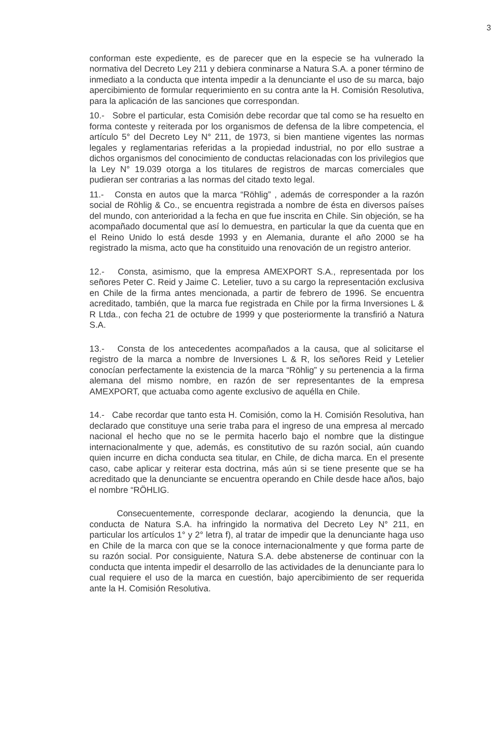3
conforman este expediente, es de parecer que en la especie se ha vulnerado la normativa del Decreto Ley 211 y debiera conminarse a Natura S.A. a poner término de inmediato a la conducta que intenta impedir a la denunciante el uso de su marca, bajo apercibimiento de formular requerimiento en su contra ante la H. Comisión Resolutiva, para la aplicación de las sanciones que correspondan.
10.- Sobre el particular, esta Comisión debe recordar que tal como se ha resuelto en forma conteste y reiterada por los organismos de defensa de la libre competencia, el artículo 5° del Decreto Ley N° 211, de 1973, si bien mantiene vigentes las normas legales y reglamentarias referidas a la propiedad industrial, no por ello sustrae a dichos organismos del conocimiento de conductas relacionadas con los privilegios que la Ley N° 19.039 otorga a los titulares de registros de marcas comerciales que pudieran ser contrarias a las normas del citado texto legal.
11.- Consta en autos que la marca “Röhlig” , además de corresponder a la razón social de Röhlig & Co., se encuentra registrada a nombre de ésta en diversos países del mundo, con anterioridad a la fecha en que fue inscrita en Chile. Sin objeción, se ha acompañado documental que así lo demuestra, en particular la que da cuenta que en el Reino Unido lo está desde 1993 y en Alemania, durante el año 2000 se ha registrado la misma, acto que ha constituido una renovación de un registro anterior.
12.- Consta, asimismo, que la empresa AMEXPORT S.A., representada por los señores Peter C. Reid y Jaime C. Letelier, tuvo a su cargo la representación exclusiva en Chile de la firma antes mencionada, a partir de febrero de 1996. Se encuentra acreditado, también, que la marca fue registrada en Chile por la firma Inversiones L & R Ltda., con fecha 21 de octubre de 1999 y que posteriormente la transfirió a Natura S.A.
13.- Consta de los antecedentes acompañados a la causa, que al solicitarse el registro de la marca a nombre de Inversiones L & R, los señores Reid y Letelier conocían perfectamente la existencia de la marca “Röhlig” y su pertenencia a la firma alemana del mismo nombre, en razón de ser representantes de la empresa AMEXPORT, que actuaba como agente exclusivo de aquélla en Chile.
14.- Cabe recordar que tanto esta H. Comisión, como la H. Comisión Resolutiva, han declarado que constituye una serie traba para el ingreso de una empresa al mercado nacional el hecho que no se le permita hacerlo bajo el nombre que la distingue internacionalmente y que, además, es constitutivo de su razón social, aún cuando quien incurre en dicha conducta sea titular, en Chile, de dicha marca. En el presente caso, cabe aplicar y reiterar esta doctrina, más aún si se tiene presente que se ha acreditado que la denunciante se encuentra operando en Chile desde hace años, bajo el nombre “RÖHLIG.
Consecuentemente, corresponde declarar, acogiendo la denuncia, que la conducta de Natura S.A. ha infringido la normativa del Decreto Ley N° 211, en particular los artículos 1° y 2° letra f), al tratar de impedir que la denunciante haga uso en Chile de la marca con que se la conoce internacionalmente y que forma parte de su razón social. Por consiguiente, Natura S.A. debe abstenerse de continuar con la conducta que intenta impedir el desarrollo de las actividades de la denunciante para lo cual requiere el uso de la marca en cuestión, bajo apercibimiento de ser requerida ante la H. Comisión Resolutiva.